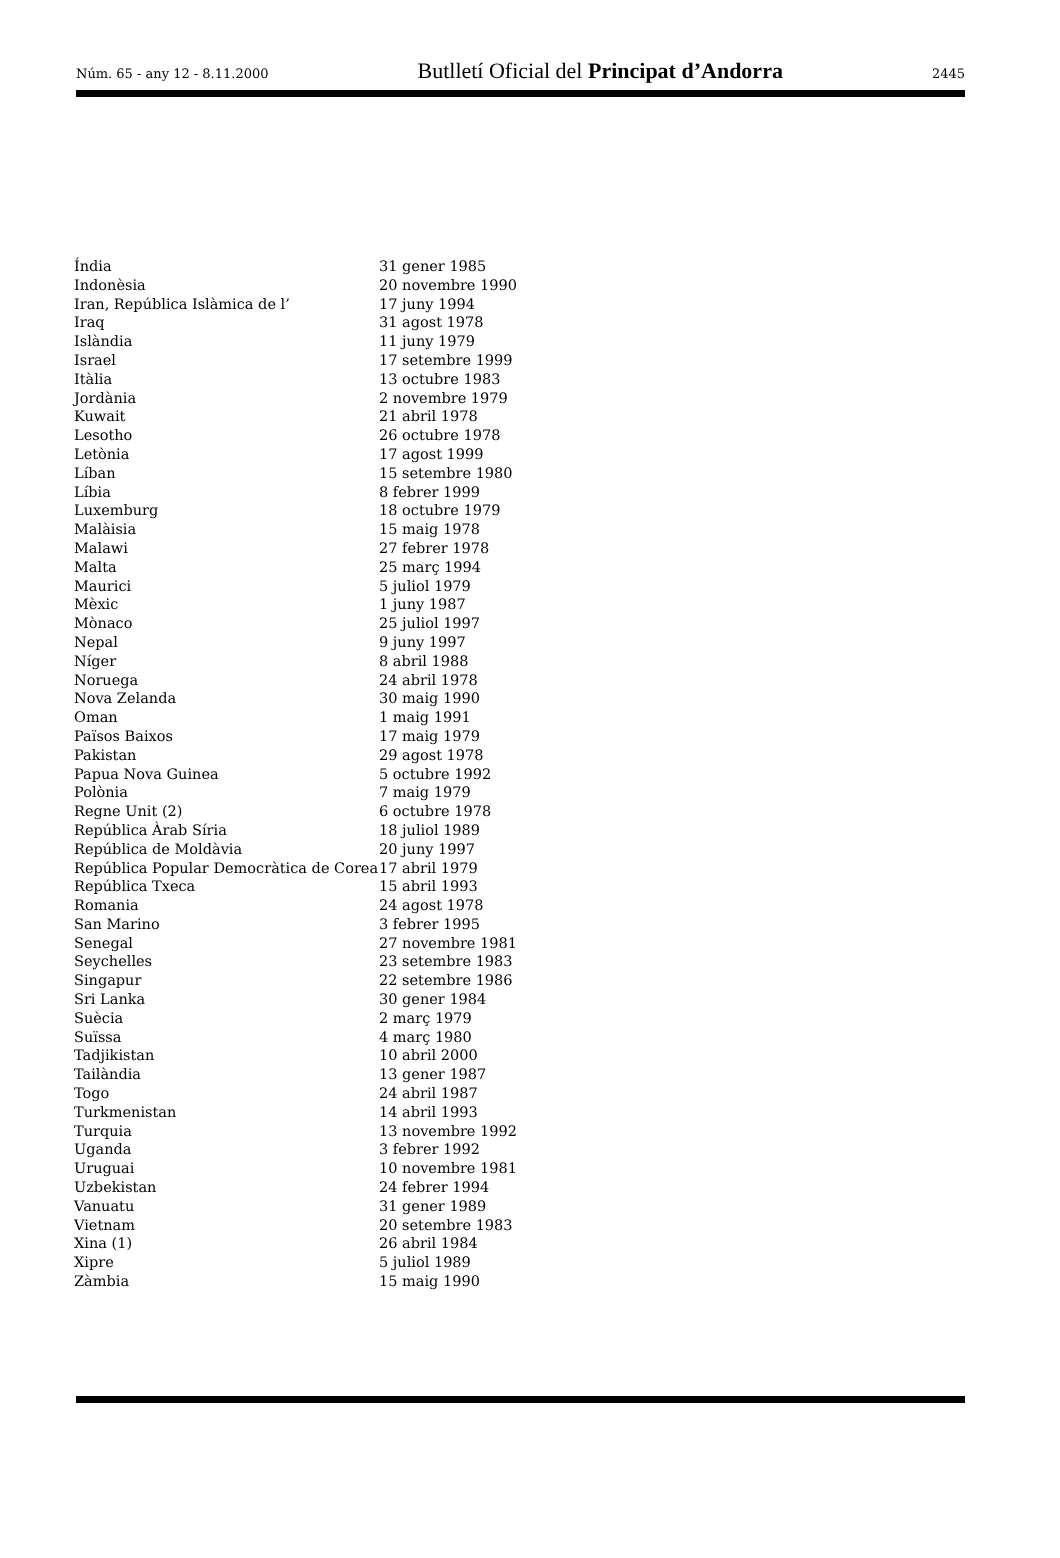Núm. 65 - any 12 - 8.11.2000 Butlletí Oficial del Principat d’Andorra 2445
| Índia | 31 gener 1985 |
| Indonèsia | 20 novembre 1990 |
| Iran, República Islàmica de l’ | 17 juny 1994 |
| Iraq | 31 agost 1978 |
| Islàndia | 11 juny 1979 |
| Israel | 17 setembre 1999 |
| Itàlia | 13 octubre 1983 |
| Jordània | 2 novembre 1979 |
| Kuwait | 21 abril 1978 |
| Lesotho | 26 octubre 1978 |
| Letònia | 17 agost 1999 |
| Líban | 15 setembre 1980 |
| Líbia | 8 febrer 1999 |
| Luxemburg | 18 octubre 1979 |
| Malàisia | 15 maig 1978 |
| Malawi | 27 febrer 1978 |
| Malta | 25 març 1994 |
| Maurici | 5 juliol 1979 |
| Mèxic | 1 juny 1987 |
| Mònaco | 25 juliol 1997 |
| Nepal | 9 juny 1997 |
| Níger | 8 abril 1988 |
| Noruega | 24 abril 1978 |
| Nova Zelanda | 30 maig 1990 |
| Oman | 1 maig 1991 |
| Països Baixos | 17 maig 1979 |
| Pakistan | 29 agost 1978 |
| Papua Nova Guinea | 5 octubre 1992 |
| Polònia | 7 maig 1979 |
| Regne Unit (2) | 6 octubre 1978 |
| República Àrab Síria | 18 juliol 1989 |
| República de Moldàvia | 20 juny 1997 |
| República Popular Democràtica de Corea | 17 abril 1979 |
| República Txeca | 15 abril 1993 |
| Romania | 24 agost 1978 |
| San Marino | 3 febrer 1995 |
| Senegal | 27 novembre 1981 |
| Seychelles | 23 setembre 1983 |
| Singapur | 22 setembre 1986 |
| Sri Lanka | 30 gener 1984 |
| Suècia | 2 març 1979 |
| Suïssa | 4 març 1980 |
| Tadjikistan | 10 abril 2000 |
| Tailàndia | 13 gener 1987 |
| Togo | 24 abril 1987 |
| Turkmenistan | 14 abril 1993 |
| Turquia | 13 novembre 1992 |
| Uganda | 3 febrer 1992 |
| Uruguai | 10 novembre 1981 |
| Uzbekistan | 24 febrer 1994 |
| Vanuatu | 31 gener 1989 |
| Vietnam | 20 setembre 1983 |
| Xina (1) | 26 abril 1984 |
| Xipre | 5 juliol 1989 |
| Zàmbia | 15 maig 1990 |